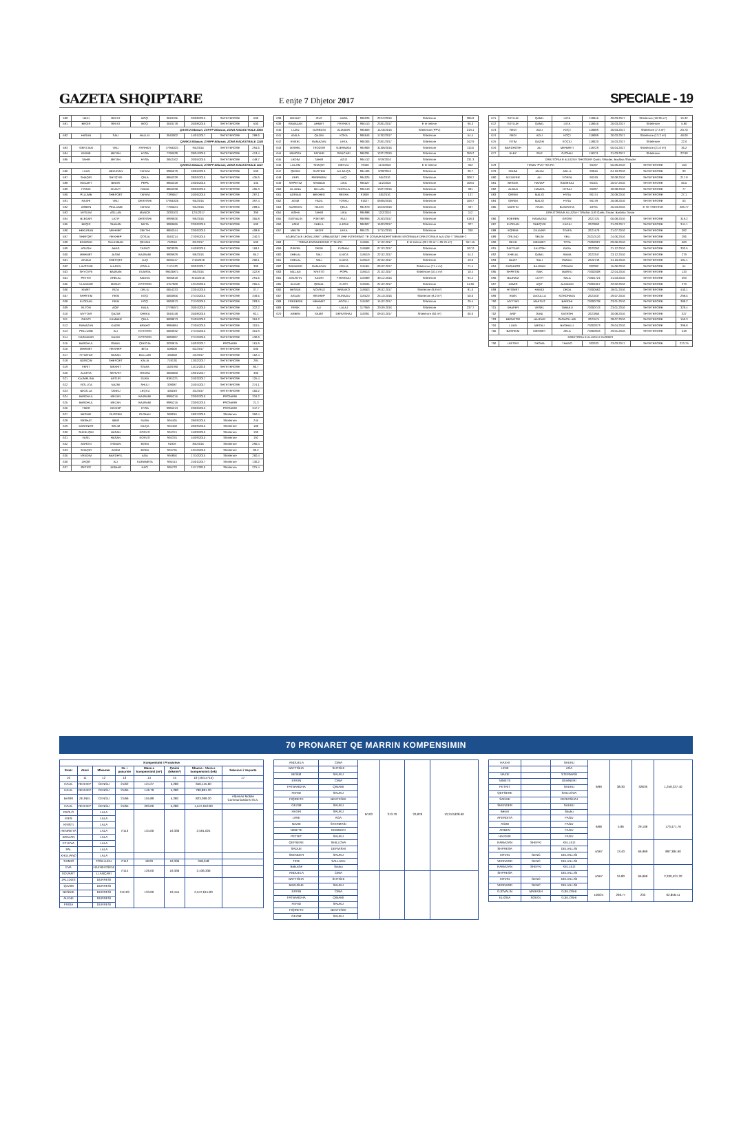GAZETA SHQIPTARE E enjte 7 Dhjetor 2017 SPECIALE - 19
| 580 | NEKI | REFAT | BOÇI | 3040195 | 26/08/2016 | SHTETERORE | 500 |
| 581 | BEQIR | REFAT | BOÇI | 3040178 | 26/08/2016 | SHTETERORE | 500 |
| QARKU Elbasan, ZVRPP Elbasan, ZONA KADASTRALE 2355 | | | | | | | |
| 582 | HASAN | SALI | BALLIU | 3040002 | 14/01/2017 | SHTETERORE | 288.6 |
| QARKU Elbasan, ZVRPP Elbasan, ZONA KADASTRALE 1146 | | | | | | | |
| 583 | GENTJAN | VELI | FERHATI | 77965321 | 9/5/2016 | SHTETERORE | 294.6 |
| 584 | EMINE | METAN | HYSA | 7796539 | 28/04/2016 | SHTETERORE | 413.4 |
| 585 | TAHIR | METAN | HYSA | 3652162 | 26/05/2016 | SHTETERORE | 448.7 |
| QARKU Elbasan, ZVRPP Elbasan, ZONA KADASTRALE 1147 | | | | | | | |
| 586 | LUAN | HEKURAN | TAFANI | 9985679 | 18/05/2016 | SHTETERORE | 500 |
| 587 | SHAQIR | SHYQYRI | ÇELA | 8856339 | 28/06/2016 | SHTETERORE | 435.9 |
| 588 | EDUART | BEDRI | PEPA | 8856348 | 23/06/2016 | SHTETERORE | 435 |
| 589 | FISNIK | XHAVIT | RAMA | 8856338 | 28/06/2016 | SHTETERORE | 405.3 |
| 590 | PLLUMB | SHEFQET | TAFANI | 7789557 | 16/05/2016 | SHTETERORE | 287.1 |
| 591 | HAXHI | VELI | DERVISHI | 77965325 | 9/5/2016 | SHTETERORE | 397.4 |
| 592 | ARBEN | PELLUMB | TAFANI | 7796524 | 9/5/2016 | SHTETERORE | 288.5 |
| 593 | MYSLIM | ASLLAN | MANÇE | 2030103 | 12/1/2017 | SHTETERORE | 396 |
| 594 | BLEDAR | LATIF | DERVISHI | 9999926 | 9/8/2016 | SHTETERORE | 355.8 |
| 595 | BEQIR | SHAHIN | META | 9988585 | 22/06/2016 | SHTETERORE | 500 |
| 596 | HEKURAN | MEHMET | ZEKTHI | 8856344 | 23/06/2016 | SHTETERORE | 408.8 |
| 597 | SHEFQET | REXHEP | QOSJA | 3040214 | 27/09/2016 | SHTETERORE | 240.3 |
| 598 | EDMOND | SULEJMAN | QEVANI | 792010 | 8/2/2017 | SHTETERORE | 500 |
| 599 | AGUSH | ABAS | TARKO | 3003039 | 15/08/2016 | SHTETERORE | 158.1 |
| 600 | MEHMET | JASIM | BAJRAMI | 9999929 | 9/8/2016 | SHTETERORE | 85.2 |
| 601 | ARJAN | SHEFQET | LUÇI | 9595247 | 7/10/2016 | SHTETERORE | 200.1 |
| 602 | LAVPDIJE | HAJDIN | KOKLA | 7171120 | 20/02/2017 | SHTETERORE | 300 |
| 603 | SHYQYRI | BAJRAM | KUMRIA | 99635871 | 8/6/2016 | SHTETERORE | 322.8 |
| 604 | PETRIT | XHELAL | SADIKU | 9595818 | 8/10/2016 | SHTETERORE | 291.6 |
| 605 | VLADIMIR | MURAT | KOTORRI | 5757969 | 12/10/2016 | SHTETERORE | 265.5 |
| 606 | KIMET | RIZA | DELIU | 6654233 | 22/04/2016 | SHTETERORE | 37.7 |
| 607 | SHPETIM | FEIM | KOÇI | 6060956 | 27/10/2016 | SHTETERORE | 349.5 |
| 608 | KLODIAN | FEIM | KOÇI | 6060973 | 27/10/2016 | SHTETERORE | 283.5 |
| 609 | ELTON | AQIF | KALA | 77795971 | 26/04/2016 | SHTETERORE | 322.2 |
| 610 | MYFTAR | QAZIM | XHEKA | 3040148 | 25/08/2016 | SHTETERORE | 82.1 |
| 611 | GENCI | KAMBER | ÇELA | 8698873 | 31/05/2016 | SHTETERORE | 364.2 |
| 612 | RAMAZAN | KADRI | BRAHO | 9985884 | 27/05/2016 | SHTETERORE | 110.5 |
| 613 | PELLUMB | ALI | KOTORRI | 6060932 | 27/10/2016 | SHTETERORE | 351.9 |
| 614 | DASHAMIR | HAXHI | KOTORRI | 6060987 | 27/10/2016 | SHTETERORE | 436.9 |
| 615 | BARDHUL | ISMAIL | ÇEKOJA | 3030875 | 16/03/2017 | PRONARE | 161.9 |
| 616 | MEHMET | REXHEP | BICA | 608008 | 6/2/2017 | SHTETERORE | 500 |
| 617 | FITIMTAR | HASAN | BULLARI | 405058 | 4/2/2017 | SHTETERORE | 152.4 |
| 618 | NDRIÇIM | SHEFQET | KALIA | 719136 | 13/02/2017 | SHTETERORE | 284 |
| 619 | FERIT | MEXHIT | STAFA | 1020780 | 14/11/2016 | SHTETERORE | 80.7 |
| 620 | ALKETA | SERVET | HOXHA | 3060060 | 18/01/2017 | SHTETERORE | 300 |
| 621 | KAJMELINA | ARTUR | DUKA | 8181221 | 24/03/2017 | SHTETERORE | 125.4 |
| 622 | VIOLLCA | NAZMI | SHULI | 309087 | 24/04/2017 | SHTETERORE | 274.1 |
| 623 | NIKOLLA | TANKU | LEÇKU | 405019 | 3/2/2017 | SHTETERORE | 450.2 |
| 624 | BARDHUL | MEZAN | BAJRAMI | 9985215 | 23/06/2016 | PRONARE | 334.2 |
| 625 | BARDHUL | MEZAN | BAJRAMI | 9985215 | 23/06/2016 | PRONARE | 21.3 |
| 626 | YMER | NEXHIP | HYSA | 9985213 | 23/06/2016 | PRONARE | 347.7 |
| 627 | BESNIK | RUSTEM | PUSHAJ | 999015 | 18/07/2016 | Shtetërore | 350.4 |
| 628 | RESHAT | IMER | NURA | 994465 | 28/09/2016 | Shtetërore | 245 |
| 629 | DASHNOR | SELIM | MUÇA | 994458 | 28/09/2016 | Shtetërore | 188 |
| 630 | SHKELQIM | HASAN | KORUTI | 994374 | 15/09/2016 | Shtetërore | 199 |
| 631 | VASIL | HASAN | KORUTI | 994375 | 15/09/2016 | Shtetërore | 192 |
| 632 | AGRON | OSMAN | BOKA | 91819 | 8/6/2016 | Shtetërore | 290.4 |
| 633 | SHAQIR | ADEM | BOKA | 994795 | 13/10/2016 | Shtetërore | 80.2 |
| 635 | VENDIM | BARDHYL | AGA | 994856 | 17/10/2016 | Shtetërore | 260.4 |
| 636 | ZEQIR | ALI | KARAMETA | 995414 | 24/01/2017 | Shtetërore | 136.2 |
| 637 | PETRIT | JASHAR | KACI | 995723 | 11/17/2016 | Shtetërore | 221.4 |
| 638 | MEXHIT | ISUF | HASA | 996226 | 22/12/2016 | Shtetërore | 285.8 |
| 639 | RAMAZAN | AHMET | FERHATI | 996413 | 23/01/2017 | E te treteve | 95.3 |
| 640 | LUAN | NUREDIN | ALMADHI | 995669 | 11/16/2016 | Shtetërore (PPV) | 219.1 |
| 641 | ANILA | QAZIM | KOKA | 996646 | 17/02/2017 | Shtetërore | 54.4 |
| 642 | ENKEL | RAMAZAN | LEKA | 996366 | 23/01/2017 | Shtetërore | 342.9 |
| 643 | MISHEL | TEODOR | GJERMANI | 993969 | 31/08/2016 | Shtetërore | 113.6 |
| 644 | MIMOZA | FATMIR | GRACARI | 996291 | 12/27/2016 | Shtetërore | 259.2 |
| 645 | LEDIM | TAHIR | AZIZI | 994412 | 9/19/2016 | Shtetërore | 231.3 |
| 646 | LULZIM | SHAQIR | MECULI | 79400 | 11/3/2016 | E te treteve | 352 |
| 647 | QERIM | RUSTEM | ALLMUÇA | 994466 | 9/28/2016 | Shtetërore | 28.7 |
| 648 | KEPI | PERPARIM | LAÇI | 994025 | 9/5/2016 | Shtetërore | 308.7 |
| 649 | SHPETIM | SHABAN | LIKA | 995527 | 11/2/2016 | Shtetërore | 158.5 |
| 650 | LILJANA | MILLAN | NIKOLLA | 995140 | 10/27/2016 | Shtetërore | 381 |
| 651 | ADRIAN | BEXHED | REXHA | 91808 | 6/6/2016 | Shtetërore | 137 |
| 652 | AGIM | FADIL | TOSKU | 91627 | 09/06/2016 | Shtetërore | 159.7 |
| 653 | NUREDIN | HAXHI | ÇELA | 994970 | 10/18/2016 | Shtetërore | 337 |
| 654 | AISHA | TAHIR | LIKA | 995988 | 12/2/2016 | Shtetërore | 112 |
| 655 | GJOVALIN | PJETER | KULI | 996996 | 24/03/2017 | Shtetërore | 618.3 |
| 656 | ASIM | XHELIL | LLESHI | 996907 | 16/03/2017 | Shtetërore | 327 |
| 657 | MEJTE | NEZIR | LEKA | 995721 | 17/11/2016 | Shtetërore | 330 |
| AGJENCIA E LEGALIZIMIT URBANIZIMIT DHE INTEGRIMIT TE ZONAVE/NDERTIMEVE INFORMALE DREJTORIA E ALUIZNI-T TIRANE-2 | | | | | | | |
| 658 | "TREMA ENGINEERING 2" SH.PK. | | | 118501 | 17.02.2017 | E të treteve (267.39 m² + 89.76 m²) | 357.15 |
| 659 | PJERIN | DEDE | FUSHAJ | 118588 | 07.03.2017 | Shtetërore | 167.0 |
| 660 | XHELAL | SALI | ILNICA | 118519 | 22.02.2017 | Shtetërore | 44.3 |
| 661 | XHELAL | SALI | ILNICA | 118519 | 22.02.2017 | Shtetërore | 19.0 |
| 662 | SKENDER | RAMAZAN | KRUJA | 118464 | 09.02.2017 | Shtetërore (71.4 m²) | 71.4 |
| 663 | MILLAN | KRISTO | POPA | 118513 | 21.02.2017 | Shtetërore (10.4 m²) | 10.4 |
| 664 | AGUSTIN | KADRI | FISHEKAJ | 118389 | 30.12.2016 | Shtetërore | 94.2 |
| 665 | BUJAR | QEMAL | KURTI | 118535 | 24.02.2017 | Shtetërore | 14.85 |
| 666 | BESNIK | NOVRUZ | BRANKO | 118563 | 28.02.2017 | Shtetërore (9.8 m²) | 81.6 |
| 667 | ARJAN | REXHEP | GURAZIU | 118120 | 25.10.2016 | Shtetërore (8.2 m²) | 50.0 |
| 668 | FREDERIK | MEHMET | AGOLLI | 118492 | 15.02.2017 | Shtetërore | 29.4 |
| 669 | FERIK | ALI | LALAJ | 117959 | 20.09.2016 | Shtetërore | 237.7 |
| 670 | ARBEN | SAMO | DERVISHAJ | 118391 | 09.03.2017 | Shtetërore (66 m²) | 66.0 |
| 671 | GJYLUE | QAMIL | LIITA | 118645 | 20.03.2017 | Shtetërore (10.36 m²) | 16.32 |
| 672 | GJYLUE | QAMIL | LIITA | 118645 | 20.03.2017 | Shtetërore | 5.80 |
| 673 | REDI | ADLI | KOÇI | 118689 | 30.03.2017 | Shtetërore (7.3 m²) | 20.70 |
| 674 | REDI | ADLI | KOÇI | 118689 | 30.03.2017 | Shtetërore (13.2 m²) | 48.00 |
| 675 | FITIM | QAZIM | KOÇIU | 118620 | 15.03.2017 | Shtetërore | 22.0 |
| 676 | BARDHOSH | ALI | MEHMETI | 118729 | 05.04.2017 | Shtetërore (21.0 m²) | 36.2 |
| 677 | ELEZ | ISUF | GJONAJ | 118711 | 31.03.2017 | Shtetërore | 22.90 |
| DREJTORIA E ALUIZNI-t SHKODER Qarku Shkoder, Bashkia Shkoder | | | | | | | |
| 678 | FIRMA "PVN" SH.P.K | | | 96497 | 05.09.2016 | SHTETERORE | 150 |
| 679 | FEHMI | JAHJA | MILLA | 96845 | 04.10.2016 | SHTETERORE | 93 |
| 680 | MYZAFER | ALI | VORFA | 96249 | 30.08.2016 | SHTETERORE | 217.8 |
| 681 | BESNIK | HARAP | RAMEKAJ | 95401 | 20.07.2016 | SHTETERORE | 65.5 |
| 682 | ALBAN | HAMZA | HYSAJ | 96287 | 30.08.2016 | SHTETERORE | 77 |
| 683 | QERIM | MALIQ | HYSA | 96174 | 26.08.2016 | SHTETERORE | 27.1 |
| 684 | QERIM | MALIQ | HYSA | 96178 | 26.08.2016 | SHTETERORE | 53 |
| 685 | MARTIN | FRAN | BLINISHTA | 48791 | 25.03.2016 | E TE TRETEVE | 269.77 |
| DREJTORIA E ALUIZNI-t TIRANA JUG Qarku Tirane, Bashkia Tirane | | | | | | | |
| 686 | EQEREM | RAMAZAN | GRORI | 2621724 | 05.08.2016 | SHTETERORE | 319.2 |
| 687 | KLODIAN | SHEQYRI | KADIU | 2623853 | 21.03.2017 | SHTETERORE | 341.1 |
| 688 | EQREM | DILAVER | STAFA | 2621479 | 21.07.2016 | SHTETERORE | 382 |
| 689 | ORLIND | SELIM | VELI | 26210126 | 24.06.2016 | SHTETERORE | 296 |
| 690 | REXH | MEHMET | TOTA | 70302087 | 09.06.2016 | SHTETERORE | 500 |
| 691 | SAFTJAR | KALOSH | KADA | 2623252 | 21.12.2016 | SHTETERORE | 303.5 |
| 692 | XHELAL | QAMIL | RAMA | 2623347 | 23.12.2016 | SHTETERORE | 279 |
| 693 | NAZIF | SALI | ISMAILI | 2622749 | 31.10.2016 | SHTETERORE | 181.1 |
| 694 | DASHNOR | BAJRAM | OSMANI | 262092 | 15.06.2016 | SHTETERORE | 54 |
| 695 | SHPETIM | ISAK | MARKU | 70302008 | 22.04.2016 | SHTETERORE | 133 |
| 696 | BAJRAM | LUTFI | SALA | 70301724 | 31.03.2016 | SHTETERORE | 393 |
| 697 | ZAMIR | AQIF | ALMADHI | 70301057 | 22.02.2016 | SHTETERORE | 270 |
| 698 | HYQMET | HAMDI | DEDA | 70300582 | 18.01.2016 | SHTETERORE | 440.1 |
| 699 | EMIN | AVDULLA | KORDHAKU | 2621637 | 29.07.2016 | SHTETERORE | 298.5 |
| 700 | MYFTAR | MAKSUT | BARDHI | 70300738 | 23.01.2016 | SHTETERORE | 388.2 |
| 701 | XHAFER | VESEL | TABAKU | 70300743 | 23.01.2016 | SHTETERORE | 329.4 |
| 702 | ARIF | GANI | KATESHI | 2621856 | 30.08.2016 | SHTETERORE | 327 |
| 703 | BEGATOR | HAJDAR | PASHOLLARI | 2621574 | 28.07.2016 | SHTETERORE | 156.3 |
| 704 | LUAN | METALI | BASHALLI | 70302073 | 29.04.2016 | SHTETERORE | 398.8 |
| 705 | BASHKIM | MEHMET | ZELA | 70300933 | 29.01.2016 | SHTETERORE | 248 |
| DREJTORIA E ALUIZNI-t DURRES | | | | | | | |
| 706 | LEFTER | THOMA | THANO | 262633 | 23.03.2017 | SHTETERORE | 213.75 |
70 PRONARET QE MARRIN KOMPENSIMIN
| Kompensimi i Pronarëve | | | | | | | |
| --- | --- | --- | --- | --- | --- | --- | --- |
| Emër | Atësi | Mbiemër | Nr. i pasurisë | Masa e kompensimit (m²) | Çmimi (leke/m²) | Shuma - Vlera e kompensimit (lek) | Seksioni i Veçantë |
| 10 | 11 | 12 | 13 | 14 | 15 | 16 (16=14*15) | 17 |
| HALIL | REXHEP | CENGU | 21/62 | 124.27 | 5,280 | 656,145.60 | |
| HALIL | REXHEP | CENGU | 21/65 | 149.79 | 5,280 | 790,891.20 | |
| BASRI | ZEJNEL | CENGU | 21/66 | 155.89 | 5,280 | 823,099.20 | Albanian Mobile Communications sh.a. |
| HALIL | REXHEP | CENGU | 21/65 | 293.00 | 5,280 | 1,547,040.00 | |
| PAOLO | | LALA | 7/113 | 134.00 | 19,336 | 2,591,024 | |
| ERIS | | LALA | | | | | |
| KRISTI | | LALA | | | | | |
| HENRIETA | | LALA | | | | | |
| BRAJAN | | LALA | | | | | |
| ETLEVA | | LALA | | | | | |
| PAL | | LALA | | | | | |
| XHULIANO | | LALA | | | | | |
| THIMIO | | TOSLLUKU | 7/112 | 18.00 | 19,336 | 348,048 | |
| EVA | | HAXHIHYSENI | 7/114 | 126.00 | 19,336 | 2,436,336 | |
| EDUART | | LLANÇARI | | | | | |
| JALLDIZE | | DURRESI | 24/103 | 133.00 | 19,155 | 2,547,615.00 | |
| QAZIM | | DURRESI | | | | | |
| BESNIK | | DURRESI | | | | | |
| ALENE | | DURRESI | | | | | |
| FRIDA | | DURRESI | | | | | |
| ANDUELA | CIMA | 9/100 | 313.70 | 32,878 | 10,313,828.60 |
| BAFTISHA | SHTISHI | | | | |
| BESIM | SAUKU | | | | |
| ERVIN | CIMA | | | | |
| FATBARDHA | QINAMI | | | | |
| FERID | SAUKU | | | | |
| FIQIRETE | BEKTESHI | | | | |
| GEZIM | SAUKU | | | | |
| HAXHI | SAUKU | | | | |
| LIRIE | AGA | | | | |
| NAZIE | STERMASI | | | | |
| NIMETE | DEMNERI | | | | |
| PETRIT | SAUKU | | | | |
| QEFSERE | SHILLOVA | | | | |
| SADIJE | DERVISHI | | | | |
| SKENDER | SAUKU | | | | |
| TIRE | SALLAKU | | | | |
| Bakushe | Sauku | | | | |
| ANDUELA | CIMA | | | | |
| BAFTISHA | SHTISHI | | | | |
| BAKUSHE | SAUKU | | | | |
| ERVIN | CIMA | | | | |
| FATBARDHA | QINAMI | | | | |
| FERID | SAUKU | | | | |
| FIQIRETE | BEKTESHI | | | | |
| GEZIM | SAUKU | | | | |
| HAXHI | | SAUKU | 9/99 | 38.30 | 32878 | 1,259,227.40 |
| LIRIE | | AGA | | | | |
| NAZIE | | STERMASI | | | | |
| NIMETE | | DEMNERI | | | | |
| PETRIT | | SAUKU | | | | |
| QEFSERE | | SHILLOVA | | | | |
| SADIJE | | DERVISHAJ | | | | |
| SKENDER | | SAUKU | | | | |
| Besim | | Sauku | | | | |
| AFERDITA | | FAGU | 6/68 | 5.96 | 29,106 | 173,471.76 |
| AGIM | | FAGU | | | | |
| ARBEN | | FAGU | | | | |
| HAJDUE | | FAGU | | | | |
| RAMAZAN | SHEFKI | KELLEZI | 4/567 | 13.40 | 66,969 | 897,384.60 |
| SHPRESA | | DELIALLISI | | | | |
| ERVIN | GENC | DELIALLISI | | | | |
| VERNARD | GENC | DELIALLISI | | | | |
| RAMAZAN | SHEFKI | KELLEZI | 4/567 | 34.80 | 66,969 | 2,330,521.20 |
| SHPRESA | | DELIALLISI | | | | |
| ERVIN | GENC | DELIALLISI | | | | |
| VERNARD | GENC | DELIALLISI | | | | |
| GJOVALIN | MARASH | GJELOSHI | 100/24 | 269.77 | 233 | 62,856.41 |
| ELIONA | SOKOL | GJELOSHI | | | | |